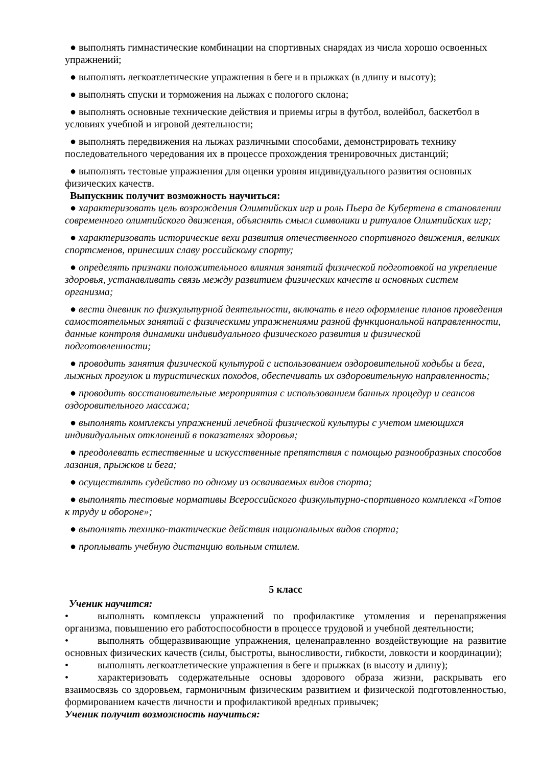● выполнять гимнастические комбинации на спортивных снарядах из числа хорошо освоенных упражнений;
● выполнять легкоатлетические упражнения в беге и в прыжках (в длину и высоту);
● выполнять спуски и торможения на лыжах с пологого склона;
● выполнять основные технические действия и приемы игры в футбол, волейбол, баскетбол в условиях учебной и игровой деятельности;
● выполнять передвижения на лыжах различными способами, демонстрировать технику последовательного чередования их в процессе прохождения тренировочных дистанций;
● выполнять тестовые упражнения для оценки уровня индивидуального развития основных физических качеств.
Выпускник получит возможность научиться:
● характеризовать цель возрождения Олимпийских игр и роль Пьера де Кубертена в становлении современного олимпийского движения, объяснять смысл символики и ритуалов Олимпийских игр;
● характеризовать исторические вехи развития отечественного спортивного движения, великих спортсменов, принесших славу российскому спорту;
● определять признаки положительного влияния занятий физической подготовкой на укрепление здоровья, устанавливать связь между развитием физических качеств и основных систем организма;
● вести дневник по физкультурной деятельности, включать в него оформление планов проведения самостоятельных занятий с физическими упражнениями разной функциональной направленности, данные контроля динамики индивидуального физического развития и физической подготовленности;
● проводить занятия физической культурой с использованием оздоровительной ходьбы и бега, лыжных прогулок и туристических походов, обеспечивать их оздоровительную направленность;
● проводить восстановительные мероприятия с использованием банных процедур и сеансов оздоровительного массажа;
● выполнять комплексы упражнений лечебной физической культуры с учетом имеющихся индивидуальных отклонений в показателях здоровья;
● преодолевать естественные и искусственные препятствия с помощью разнообразных способов лазания, прыжков и бега;
● осуществлять судейство по одному из осваиваемых видов спорта;
● выполнять тестовые нормативы Всероссийского физкультурно-спортивного комплекса «Готов к труду и обороне»;
● выполнять технико-тактические действия национальных видов спорта;
● проплывать учебную дистанцию вольным стилем.
5 класс
Ученик научится:
• выполнять комплексы упражнений по профилактике утомления и перенапряжения организма, повышению его работоспособности в процессе трудовой и учебной деятельности;
• выполнять общеразвивающие упражнения, целенаправленно воздействующие на развитие основных физических качеств (силы, быстроты, выносливости, гибкости, ловкости и координации);
• выполнять легкоатлетические упражнения в беге и прыжках (в высоту и длину);
• характеризовать содержательные основы здорового образа жизни, раскрывать его взаимосвязь со здоровьем, гармоничным физическим развитием и физической подготовленностью, формированием качеств личности и профилактикой вредных привычек;
Ученик получит возможность научиться: